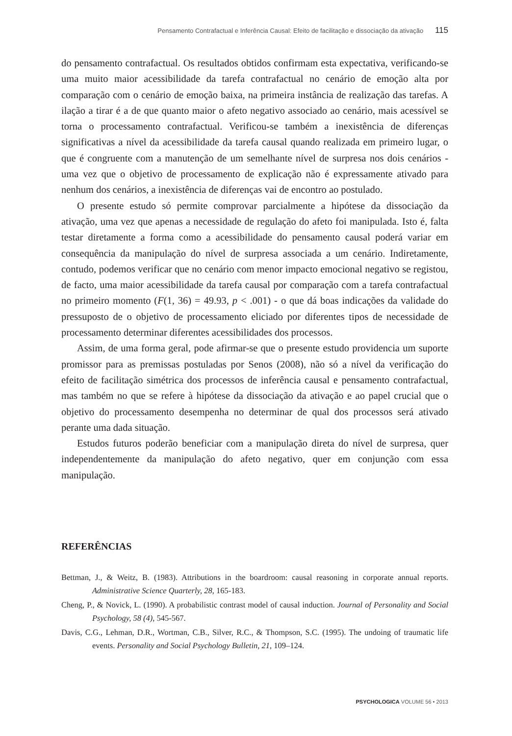Pensamento Contrafactual e Inferência Causal: Efeito de facilitação e dissociação da ativação 115
do pensamento contrafactual. Os resultados obtidos confirmam esta expectativa, verificando-se uma muito maior acessibilidade da tarefa contrafactual no cenário de emoção alta por comparação com o cenário de emoção baixa, na primeira instância de realização das tarefas. A ilação a tirar é a de que quanto maior o afeto negativo associado ao cenário, mais acessível se torna o processamento contrafactual. Verificou-se também a inexistência de diferenças significativas a nível da acessibilidade da tarefa causal quando realizada em primeiro lugar, o que é congruente com a manutenção de um semelhante nível de surpresa nos dois cenários - uma vez que o objetivo de processamento de explicação não é expressamente ativado para nenhum dos cenários, a inexistência de diferenças vai de encontro ao postulado.
O presente estudo só permite comprovar parcialmente a hipótese da dissociação da ativação, uma vez que apenas a necessidade de regulação do afeto foi manipulada. Isto é, falta testar diretamente a forma como a acessibilidade do pensamento causal poderá variar em consequência da manipulação do nível de surpresa associada a um cenário. Indiretamente, contudo, podemos verificar que no cenário com menor impacto emocional negativo se registou, de facto, uma maior acessibilidade da tarefa causal por comparação com a tarefa contrafactual no primeiro momento (F(1, 36) = 49.93, p < .001) - o que dá boas indicações da validade do pressuposto de o objetivo de processamento eliciado por diferentes tipos de necessidade de processamento determinar diferentes acessibilidades dos processos.
Assim, de uma forma geral, pode afirmar-se que o presente estudo providencia um suporte promissor para as premissas postuladas por Senos (2008), não só a nível da verificação do efeito de facilitação simétrica dos processos de inferência causal e pensamento contrafactual, mas também no que se refere à hipótese da dissociação da ativação e ao papel crucial que o objetivo do processamento desempenha no determinar de qual dos processos será ativado perante uma dada situação.
Estudos futuros poderão beneficiar com a manipulação direta do nível de surpresa, quer independentemente da manipulação do afeto negativo, quer em conjunção com essa manipulação.
REFERÊNCIAS
Bettman, J., & Weitz, B. (1983). Attributions in the boardroom: causal reasoning in corporate annual reports. Administrative Science Quarterly, 28, 165-183.
Cheng, P., & Novick, L. (1990). A probabilistic contrast model of causal induction. Journal of Personality and Social Psychology, 58 (4), 545-567.
Davis, C.G., Lehman, D.R., Wortman, C.B., Silver, R.C., & Thompson, S.C. (1995). The undoing of traumatic life events. Personality and Social Psychology Bulletin, 21, 109–124.
PSYCHOLOGICA VOLUME 56 • 2013